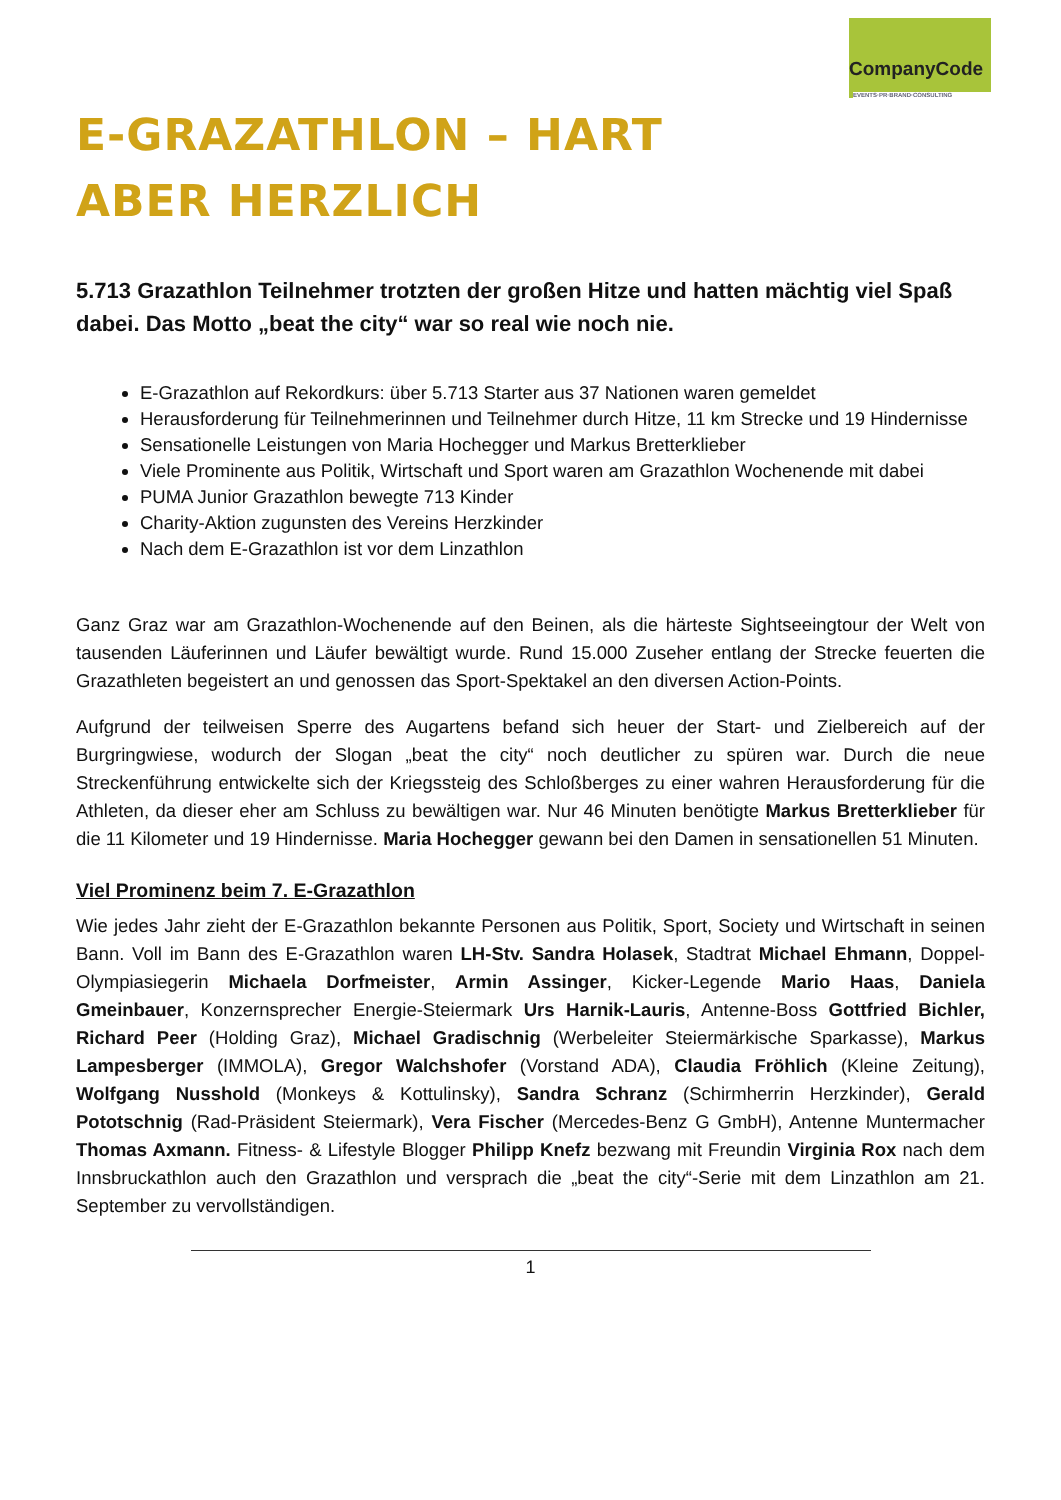CompanyCode
EVENTS·PR·BRAND·CONSULTING
E-GRAZATHLON – HART ABER HERZLICH
5.713 Grazathlon Teilnehmer trotzten der großen Hitze und hatten mächtig viel Spaß dabei. Das Motto „beat the city“ war so real wie noch nie.
E-Grazathlon auf Rekordkurs: über 5.713 Starter aus 37 Nationen waren gemeldet
Herausforderung für Teilnehmerinnen und Teilnehmer durch Hitze, 11 km Strecke und 19 Hindernisse
Sensationelle Leistungen von Maria Hochegger und Markus Bretterklieber
Viele Prominente aus Politik, Wirtschaft und Sport waren am Grazathlon Wochenende mit dabei
PUMA Junior Grazathlon bewegte 713 Kinder
Charity-Aktion zugunsten des Vereins Herzkinder
Nach dem E-Grazathlon ist vor dem Linzathlon
Ganz Graz war am Grazathlon-Wochenende auf den Beinen, als die härteste Sightseeingtour der Welt von tausenden Läuferinnen und Läufer bewältigt wurde. Rund 15.000 Zuseher entlang der Strecke feuerten die Grazathleten begeistert an und genossen das Sport-Spektakel an den diversen Action-Points.
Aufgrund der teilweisen Sperre des Augartens befand sich heuer der Start- und Zielbereich auf der Burgringwiese, wodurch der Slogan „beat the city“ noch deutlicher zu spüren war. Durch die neue Streckenführung entwickelte sich der Kriegssteig des Schloßberges zu einer wahren Herausforderung für die Athleten, da dieser eher am Schluss zu bewältigen war. Nur 46 Minuten benötigte Markus Bretterklieber für die 11 Kilometer und 19 Hindernisse. Maria Hochegger gewann bei den Damen in sensationellen 51 Minuten.
Viel Prominenz beim 7. E-Grazathlon
Wie jedes Jahr zieht der E-Grazathlon bekannte Personen aus Politik, Sport, Society und Wirtschaft in seinen Bann. Voll im Bann des E-Grazathlon waren LH-Stv. Sandra Holasek, Stadtrat Michael Ehmann, Doppel-Olympiasiegerin Michaela Dorfmeister, Armin Assinger, Kicker-Legende Mario Haas, Daniela Gmeinbauer, Konzernsprecher Energie-Steiermark Urs Harnik-Lauris, Antenne-Boss Gottfried Bichler, Richard Peer (Holding Graz), Michael Gradischnig (Werbeleiter Steiermärkische Sparkasse), Markus Lampesberger (IMMOLA), Gregor Walchshofer (Vorstand ADA), Claudia Fröhlich (Kleine Zeitung), Wolfgang Nusshold (Monkeys & Kottulinsky), Sandra Schranz (Schirmherrin Herzkinder), Gerald Pototschnig (Rad-Präsident Steiermark), Vera Fischer (Mercedes-Benz G GmbH), Antenne Muntermacher Thomas Axmann. Fitness- & Lifestyle Blogger Philipp Knefz bezwang mit Freundin Virginia Rox nach dem Innsbruckathlon auch den Grazathlon und versprach die „beat the city“-Serie mit dem Linzathlon am 21. September zu vervollständigen.
1